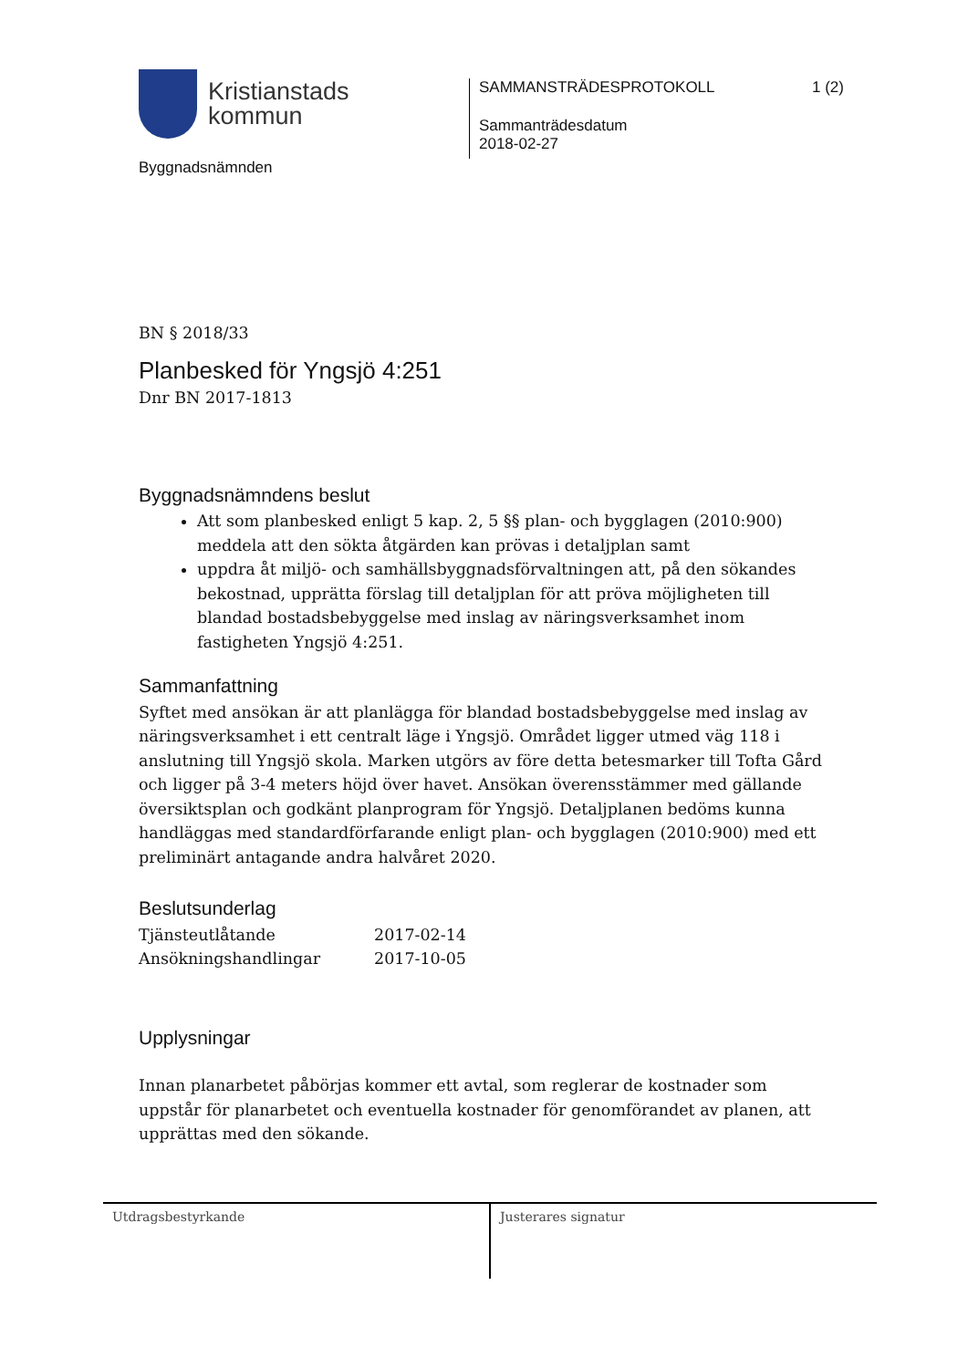Kristianstads
kommun
Byggnadsnämnden
SAMMANSTRÄDESPROTOKOLL 1 (2)
Sammanträdesdatum
2018-02-27
BN § 2018/33
Planbesked för Yngsjö 4:251
Dnr BN 2017-1813
Byggnadsnämndens beslut
Att som planbesked enligt 5 kap. 2, 5 §§ plan- och bygglagen (2010:900) meddela att den sökta åtgärden kan prövas i detaljplan samt
uppdra åt miljö- och samhällsbyggnadsförvaltningen att, på den sökandes bekostnad, upprätta förslag till detaljplan för att pröva möjligheten till blandad bostadsbebyggelse med inslag av näringsverksamhet inom fastigheten Yngsjö 4:251.
Sammanfattning
Syftet med ansökan är att planlägga för blandad bostadsbebyggelse med inslag av näringsverksamhet i ett centralt läge i Yngsjö. Området ligger utmed väg 118 i anslutning till Yngsjö skola. Marken utgörs av före detta betesmarker till Tofta Gård och ligger på 3-4 meters höjd över havet. Ansökan överensstämmer med gällande översiktsplan och godkänt planprogram för Yngsjö. Detaljplanen bedöms kunna handläggas med standardförfarande enligt plan- och bygglagen (2010:900) med ett preliminärt antagande andra halvåret 2020.
Beslutsunderlag
| Tjänsteutlåtande | 2017-02-14 |
| Ansökningshandlingar | 2017-10-05 |
Upplysningar
Innan planarbetet påbörjas kommer ett avtal, som reglerar de kostnader som uppstår för planarbetet och eventuella kostnader för genomförandet av planen, att upprättas med den sökande.
Utdragsbestyrkande Justerares signatur